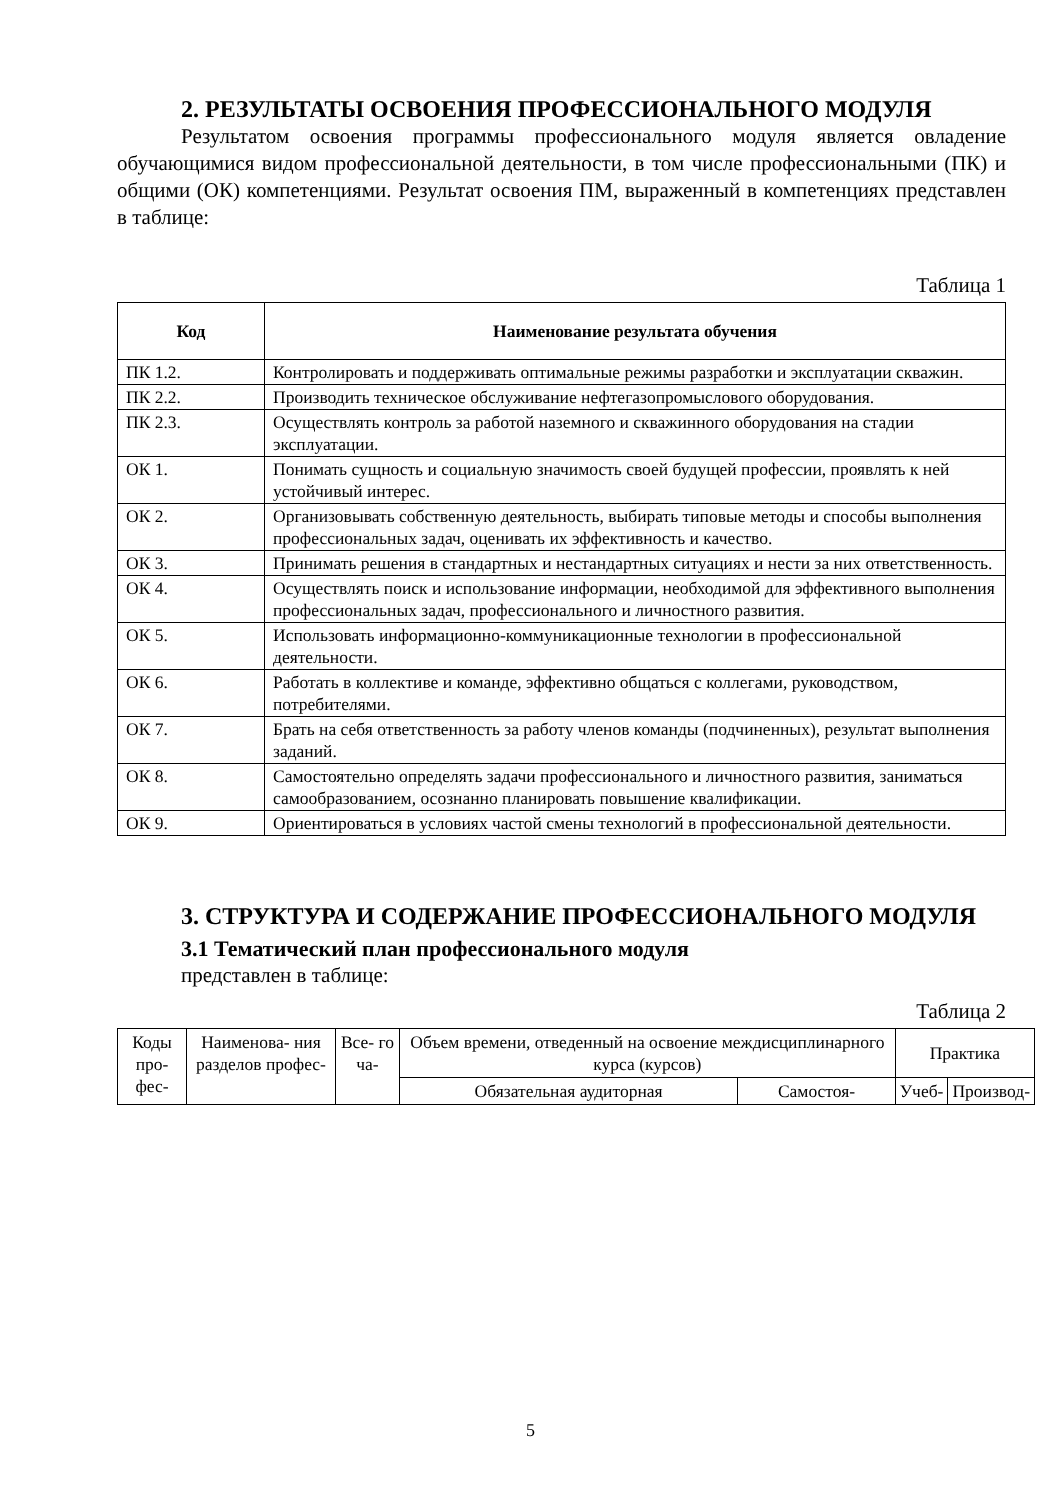2. РЕЗУЛЬТАТЫ ОСВОЕНИЯ ПРОФЕССИОНАЛЬНОГО МОДУЛЯ
Результатом освоения программы профессионального модуля является овладение обучающимися видом профессиональной деятельности, в том числе профессиональными (ПК) и общими (ОК) компетенциями. Результат освоения ПМ, выраженный в компетенциях представлен в таблице:
Таблица 1
| Код | Наименование результата обучения |
| --- | --- |
| ПК 1.2. | Контролировать и поддерживать оптимальные режимы разработки и эксплуатации скважин. |
| ПК 2.2. | Производить техническое обслуживание нефтегазопромыслового оборудования. |
| ПК 2.3. | Осуществлять контроль за работой наземного и скважинного оборудования на стадии эксплуатации. |
| ОК 1. | Понимать сущность и социальную значимость своей будущей профессии, проявлять к ней устойчивый интерес. |
| ОК 2. | Организовывать собственную деятельность, выбирать типовые методы и способы выполнения профессиональных задач, оценивать их эффективность и качество. |
| ОК 3. | Принимать решения в стандартных и нестандартных ситуациях и нести за них ответственность. |
| ОК 4. | Осуществлять поиск и использование информации, необходимой для эффективного выполнения профессиональных задач, профессионального и личностного развития. |
| ОК 5. | Использовать информационно-коммуникационные технологии в профессиональной деятельности. |
| ОК 6. | Работать в коллективе и команде, эффективно общаться с коллегами, руководством, потребителями. |
| ОК 7. | Брать на себя ответственность за работу членов команды (подчиненных), результат выполнения заданий. |
| ОК 8. | Самостоятельно определять задачи профессионального и личностного развития, заниматься самообразованием, осознанно планировать повышение квалификации. |
| ОК 9. | Ориентироваться в условиях частой смены технологий в профессиональной деятельности. |
3. СТРУКТУРА И СОДЕРЖАНИЕ ПРОФЕССИОНАЛЬНОГО МОДУЛЯ
3.1 Тематический план профессионального модуля
представлен в таблице:
Таблица 2
| Коды про- фес- | Наименова- ния разделов профес- | Все- го ча- | Объем времени, отведенный на освоение междисциплинарного курса (курсов) | | Практика | |
| | | | Обязательная аудиторная | Самостоя- | Учеб- | Производ- |
5